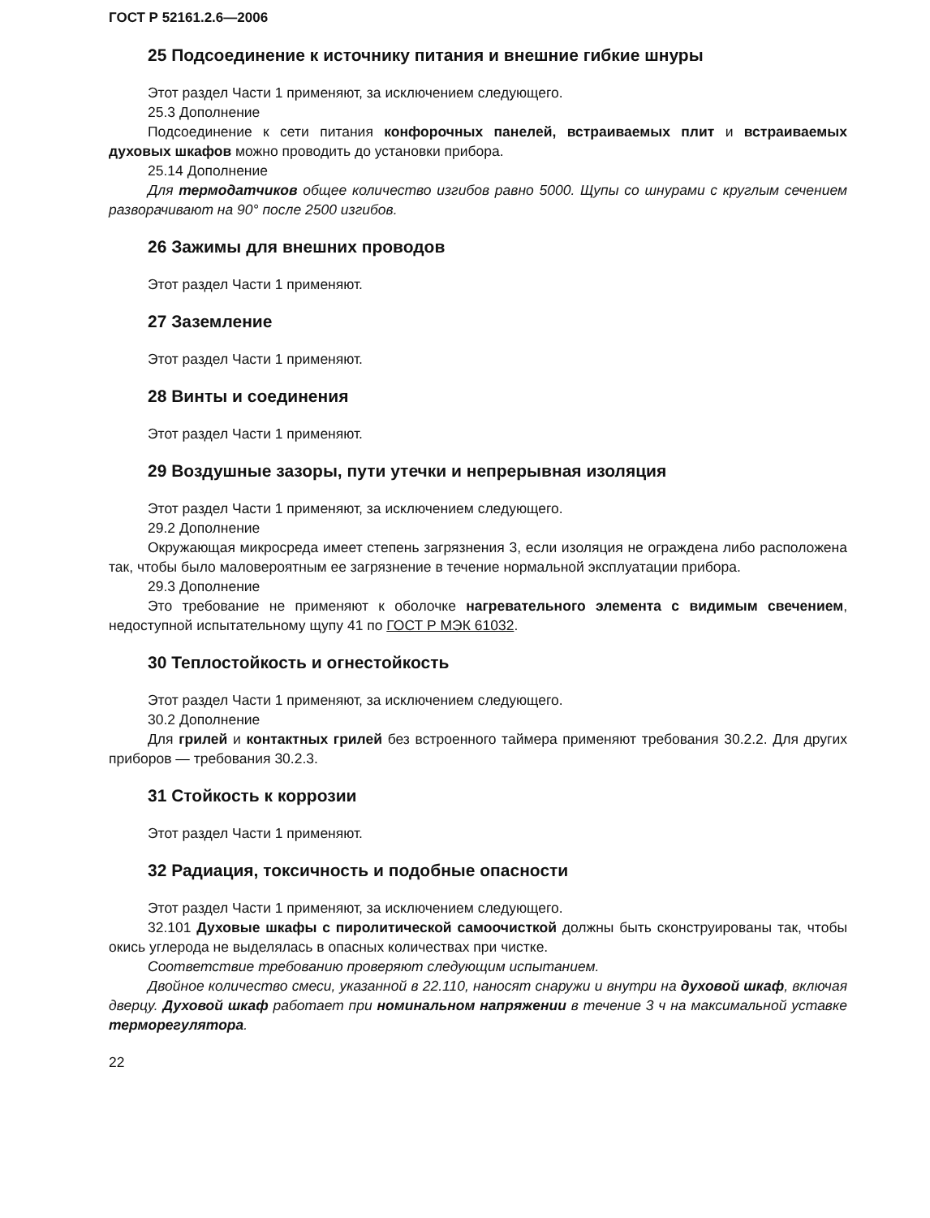ГОСТ Р 52161.2.6—2006
25 Подсоединение к источнику питания и внешние гибкие шнуры
Этот раздел Части 1 применяют, за исключением следующего.
25.3 Дополнение
Подсоединение к сети питания конфорочных панелей, встраиваемых плит и встраиваемых духовых шкафов можно проводить до установки прибора.
25.14 Дополнение
Для термодатчиков общее количество изгибов равно 5000. Щупы со шнурами с круглым сечением разворачивают на 90° после 2500 изгибов.
26 Зажимы для внешних проводов
Этот раздел Части 1 применяют.
27 Заземление
Этот раздел Части 1 применяют.
28 Винты и соединения
Этот раздел Части 1 применяют.
29 Воздушные зазоры, пути утечки и непрерывная изоляция
Этот раздел Части 1 применяют, за исключением следующего.
29.2 Дополнение
Окружающая микросреда имеет степень загрязнения 3, если изоляция не ограждена либо расположена так, чтобы было маловероятным ее загрязнение в течение нормальной эксплуатации прибора.
29.3 Дополнение
Это требование не применяют к оболочке нагревательного элемента с видимым свечением, недоступной испытательному щупу 41 по ГОСТ Р МЭК 61032.
30 Теплостойкость и огнестойкость
Этот раздел Части 1 применяют, за исключением следующего.
30.2 Дополнение
Для грилей и контактных грилей без встроенного таймера применяют требования 30.2.2. Для других приборов — требования 30.2.3.
31 Стойкость к коррозии
Этот раздел Части 1 применяют.
32 Радиация, токсичность и подобные опасности
Этот раздел Части 1 применяют, за исключением следующего.
32.101 Духовые шкафы с пиролитической самоочисткой должны быть сконструированы так, чтобы окись углерода не выделялась в опасных количествах при чистке.
Соответствие требованию проверяют следующим испытанием.
Двойное количество смеси, указанной в 22.110, наносят снаружи и внутри на духовой шкаф, включая дверцу. Духовой шкаф работает при номинальном напряжении в течение 3 ч на максимальной уставке терморегулятора.
22